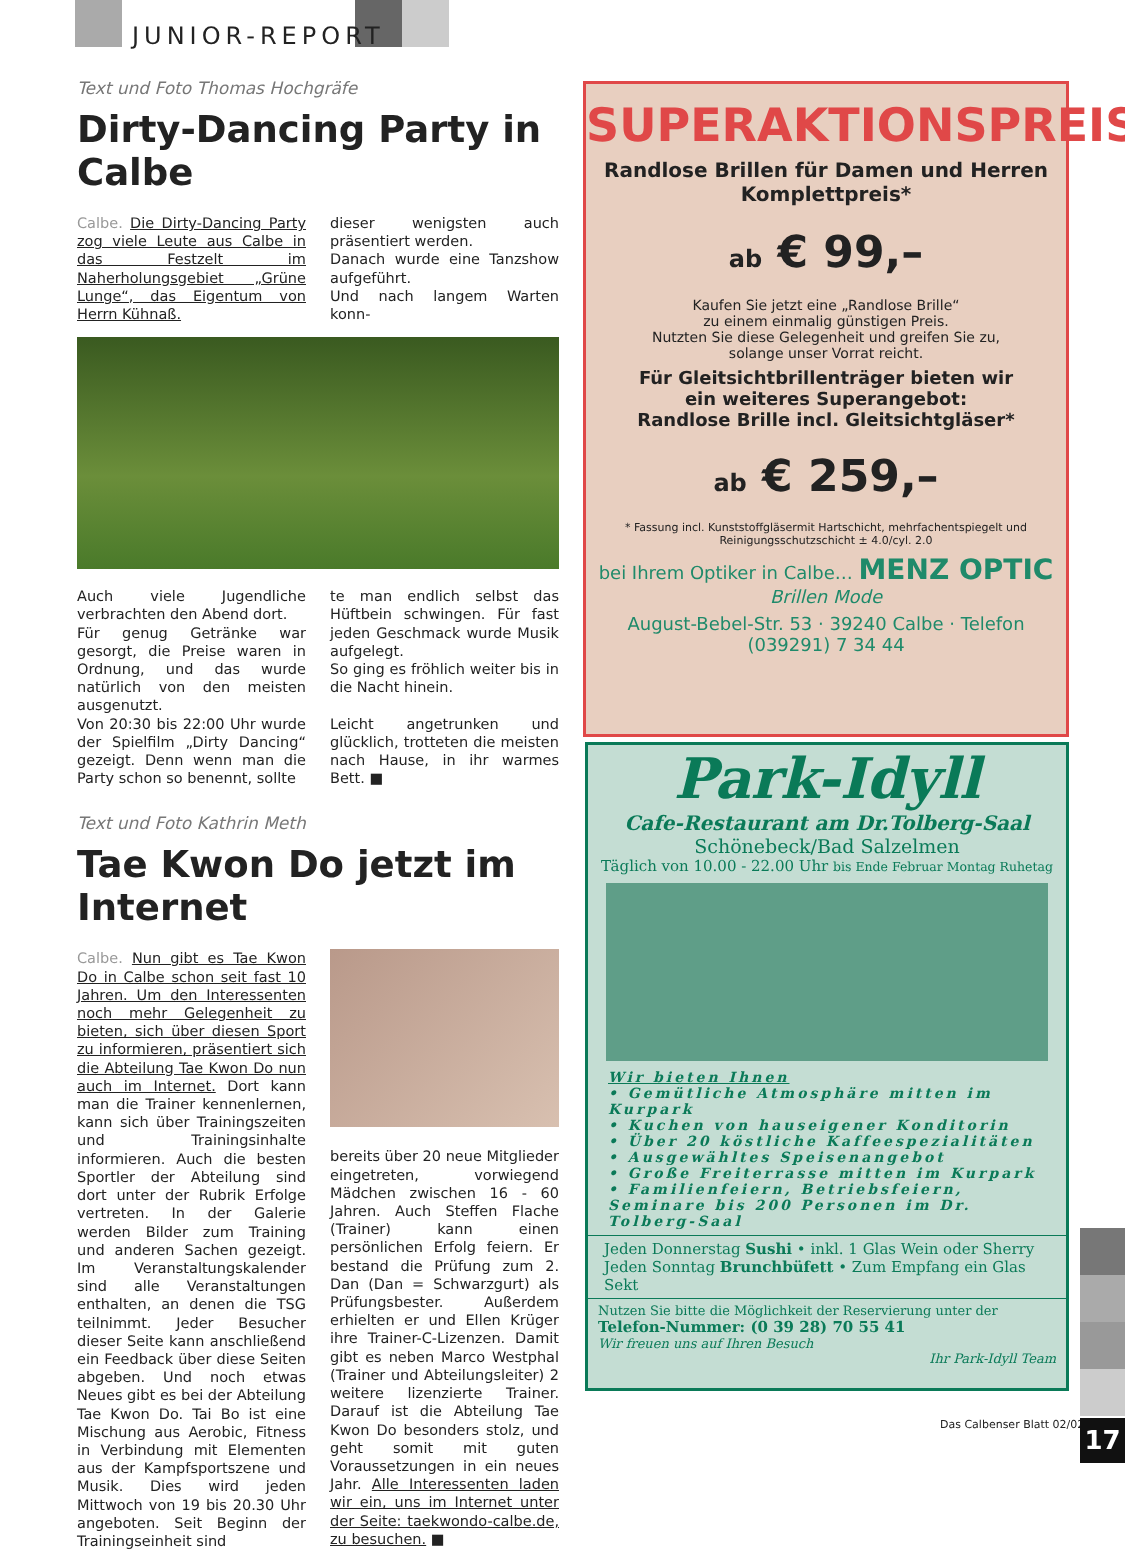JUNIOR-REPORT
Text und Foto Thomas Hochgräfe
Dirty-Dancing Party in Calbe
Calbe. Die Dirty-Dancing Party zog viele Leute aus Calbe in das Festzelt im Naherholungsgebiet „Grüne Lunge“, das Eigentum von Herrn Kühnaß.
dieser wenigsten auch präsentiert werden.
Danach wurde eine Tanzshow aufgeführt.
Und nach langem Warten konn-
Auch viele Jugendliche verbrachten den Abend dort.
Für genug Getränke war gesorgt, die Preise waren in Ordnung, und das wurde natürlich von den meisten ausgenutzt.
Von 20:30 bis 22:00 Uhr wurde der Spielfilm „Dirty Dancing“ gezeigt. Denn wenn man die Party schon so benennt, sollte
te man endlich selbst das Hüftbein schwingen. Für fast jeden Geschmack wurde Musik aufgelegt.
So ging es fröhlich weiter bis in die Nacht hinein.
Leicht angetrunken und glücklich, trotteten die meisten nach Hause, in ihr warmes Bett. ■
Text und Foto Kathrin Meth
Tae Kwon Do jetzt im Internet
Calbe. Nun gibt es Tae Kwon Do in Calbe schon seit fast 10 Jahren. Um den Interessenten noch mehr Gelegenheit zu bieten, sich über diesen Sport zu informieren, präsentiert sich die Abteilung Tae Kwon Do nun auch im Internet. Dort kann man die Trainer kennenlernen, kann sich über Trainingszeiten und Trainingsinhalte informieren. Auch die besten Sportler der Abteilung sind dort unter der Rubrik Erfolge vertreten. In der Galerie werden Bilder zum Training und anderen Sachen gezeigt. Im Veranstaltungskalender sind alle Veranstaltungen enthalten, an denen die TSG teilnimmt. Jeder Besucher dieser Seite kann anschließend ein Feedback über diese Seiten abgeben. Und noch etwas Neues gibt es bei der Abteilung Tae Kwon Do. Tai Bo ist eine Mischung aus Aerobic, Fitness in Verbindung mit Elementen aus der Kampfsportszene und Musik. Dies wird jeden Mittwoch von 19 bis 20.30 Uhr angeboten. Seit Beginn der Trainingseinheit sind
bereits über 20 neue Mitglieder eingetreten, vorwiegend Mädchen zwischen 16 - 60 Jahren. Auch Steffen Flache (Trainer) kann einen persönlichen Erfolg feiern. Er bestand die Prüfung zum 2. Dan (Dan = Schwarzgurt) als Prüfungsbester. Außerdem erhielten er und Ellen Krüger ihre Trainer-C-Lizenzen. Damit gibt es neben Marco Westphal (Trainer und Abteilungsleiter) 2 weitere lizenzierte Trainer. Darauf ist die Abteilung Tae Kwon Do besonders stolz, und geht somit mit guten Voraussetzungen in ein neues Jahr. Alle Interessenten laden wir ein, uns im Internet unter der Seite: taekwondo-calbe.de, zu besuchen. ■
SUPERAKTIONSPREIS
Randlose Brillen für Damen und Herren
Komplettpreis*
ab € 99,–
Kaufen Sie jetzt eine „Randlose Brille“
zu einem einmalig günstigen Preis.
Nutzten Sie diese Gelegenheit und greifen Sie zu,
solange unser Vorrat reicht.
Für Gleitsichtbrillenträger bieten wir
ein weiteres Superangebot:
Randlose Brille incl. Gleitsichtgläser*
ab € 259,–
* Fassung incl. Kunststoffgläsermit Hartschicht, mehrfachentspiegelt und
Reinigungsschutzschicht ± 4.0/cyl. 2.0
bei Ihrem Optiker in Calbe… MENZ OPTIC Brillen Mode
August-Bebel-Str. 53 · 39240 Calbe · Telefon (039291) 7 34 44
Park-Idyll
Cafe-Restaurant am Dr.Tolberg-Saal
Schönebeck/Bad Salzelmen
Täglich von 10.00 - 22.00 Uhr bis Ende Februar Montag Ruhetag
Wir bieten Ihnen
• Gemütliche Atmosphäre mitten im Kurpark
• Kuchen von hauseigener Konditorin
• Über 20 köstliche Kaffeespezialitäten
• Ausgewähltes Speisenangebot
• Große Freiterrasse mitten im Kurpark
• Familienfeiern, Betriebsfeiern, Seminare bis 200 Personen im Dr. Tolberg-Saal
Jeden Donnerstag Sushi • inkl. 1 Glas Wein oder Sherry
Jeden Sonntag Brunchbüfett • Zum Empfang ein Glas Sekt
Nutzen Sie bitte die Möglichkeit der Reservierung unter der
Telefon-Nummer: (0 39 28) 70 55 41
Wir freuen uns auf Ihren Besuch
Ihr Park-Idyll Team
Das Calbenser Blatt 02/02 17